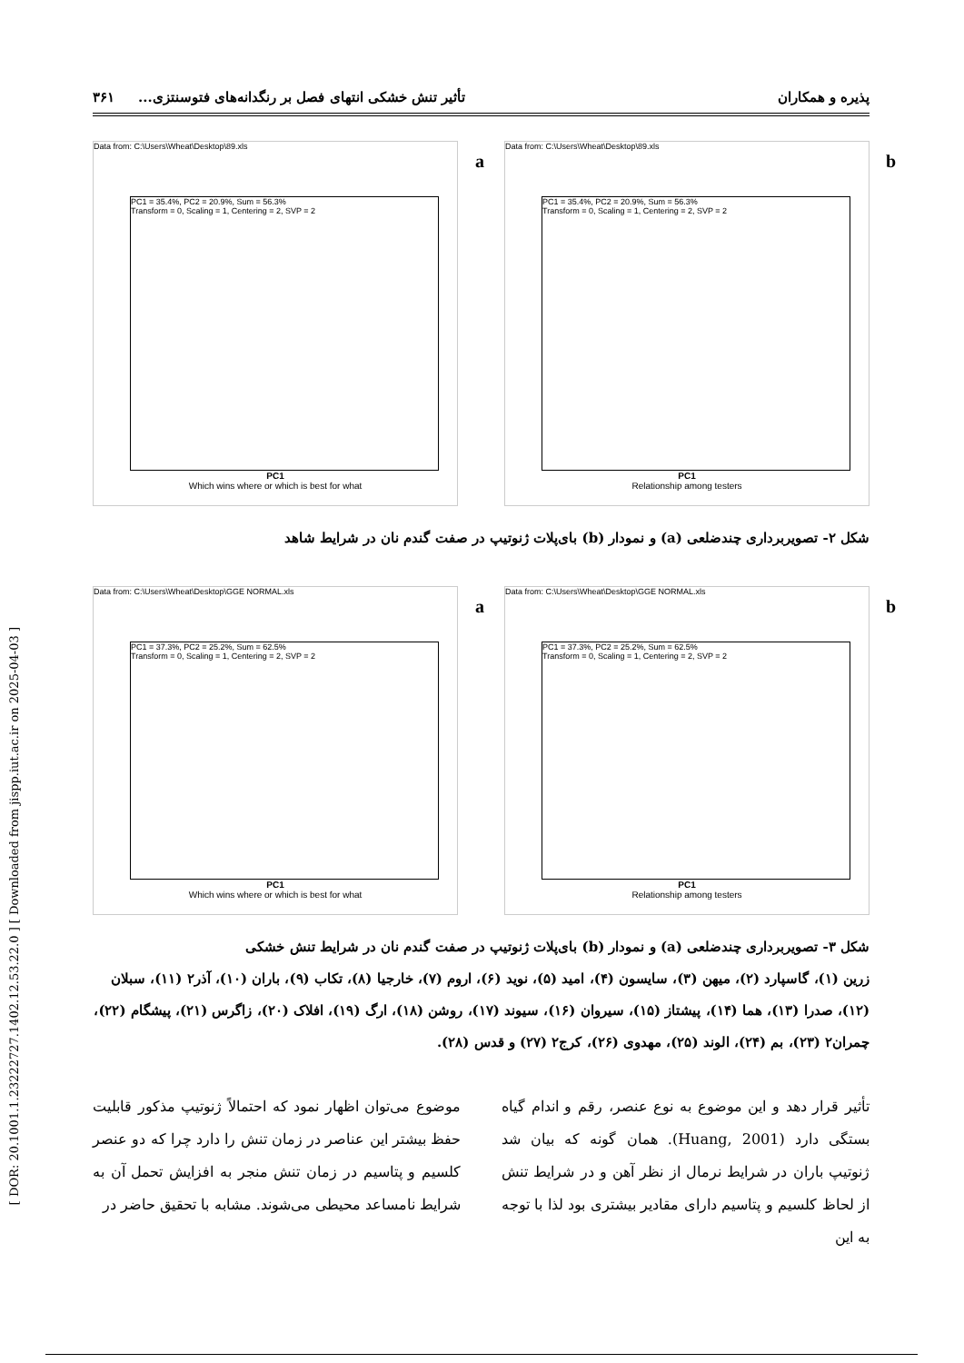[ DOR: 20.1001.1.23222727.1402.12.53.22.0 ] [ Downloaded from jispp.iut.ac.ir on 2025-04-03 ]
پذیره و همکاران تأثیر تنش خشکی انتهای فصل بر رنگدانه‌های فتوسنتزی... ۳۶۱
Data from: C:\Users\Wheat\Desktop\89.xls
a
PC1 = 35.4%, PC2 = 20.9%, Sum = 56.3%
Transform = 0, Scaling = 1, Centering = 2, SVP = 2
PC1
Which wins where or which is best for what
Data from: C:\Users\Wheat\Desktop\89.xls
b
PC1 = 35.4%, PC2 = 20.9%, Sum = 56.3%
Transform = 0, Scaling = 1, Centering = 2, SVP = 2
PC1
Relationship among testers
شکل ۲- تصویربرداری چندضلعی (a) و نمودار (b) بای‌پلات ژنوتیپ در صفت گندم نان در شرایط شاهد
Data from: C:\Users\Wheat\Desktop\GGE NORMAL.xls
a
PC1 = 37.3%, PC2 = 25.2%, Sum = 62.5%
Transform = 0, Scaling = 1, Centering = 2, SVP = 2
PC1
Which wins where or which is best for what
Data from: C:\Users\Wheat\Desktop\GGE NORMAL.xls
b
PC1 = 37.3%, PC2 = 25.2%, Sum = 62.5%
Transform = 0, Scaling = 1, Centering = 2, SVP = 2
PC1
Relationship among testers
شکل ۳- تصویربرداری چندضلعی (a) و نمودار (b) بای‌پلات ژنوتیپ در صفت گندم نان در شرایط تنش خشکی
زرین (۱)، گاسپارد (۲)، میهن (۳)، سایسون (۴)، امید (۵)، نوید (۶)، اروم (۷)، خارجیا (۸)، تکاب (۹)، باران (۱۰)، آذر۲ (۱۱)، سبلان (۱۲)، صدرا (۱۳)، هما (۱۴)، پیشتاز (۱۵)، سیروان (۱۶)، سیوند (۱۷)، روشن (۱۸)، ارگ (۱۹)، افلاک (۲۰)، زاگرس (۲۱)، پیشگام (۲۲)، چمران۲ (۲۳)، بم (۲۴)، الوند (۲۵)، مهدوی (۲۶)، کرج۲ (۲۷) و قدس (۲۸).
تأثیر قرار دهد و این موضوع به نوع عنصر، رقم و اندام گیاه بستگی دارد (Huang, 2001). همان گونه که بیان شد ژنوتیپ باران در شرایط نرمال از نظر آهن و در شرایط تنش از لحاظ کلسیم و پتاسیم دارای مقادیر بیشتری بود لذا با توجه به این
موضوع می‌توان اظهار نمود که احتمالاً ژنوتیپ مذکور قابلیت حفظ بیشتر این عناصر در زمان تنش را دارد چرا که دو عنصر کلسیم و پتاسیم در زمان تنش منجر به افزایش تحمل آن به شرایط نامساعد محیطی می‌شوند. مشابه با تحقیق حاضر در